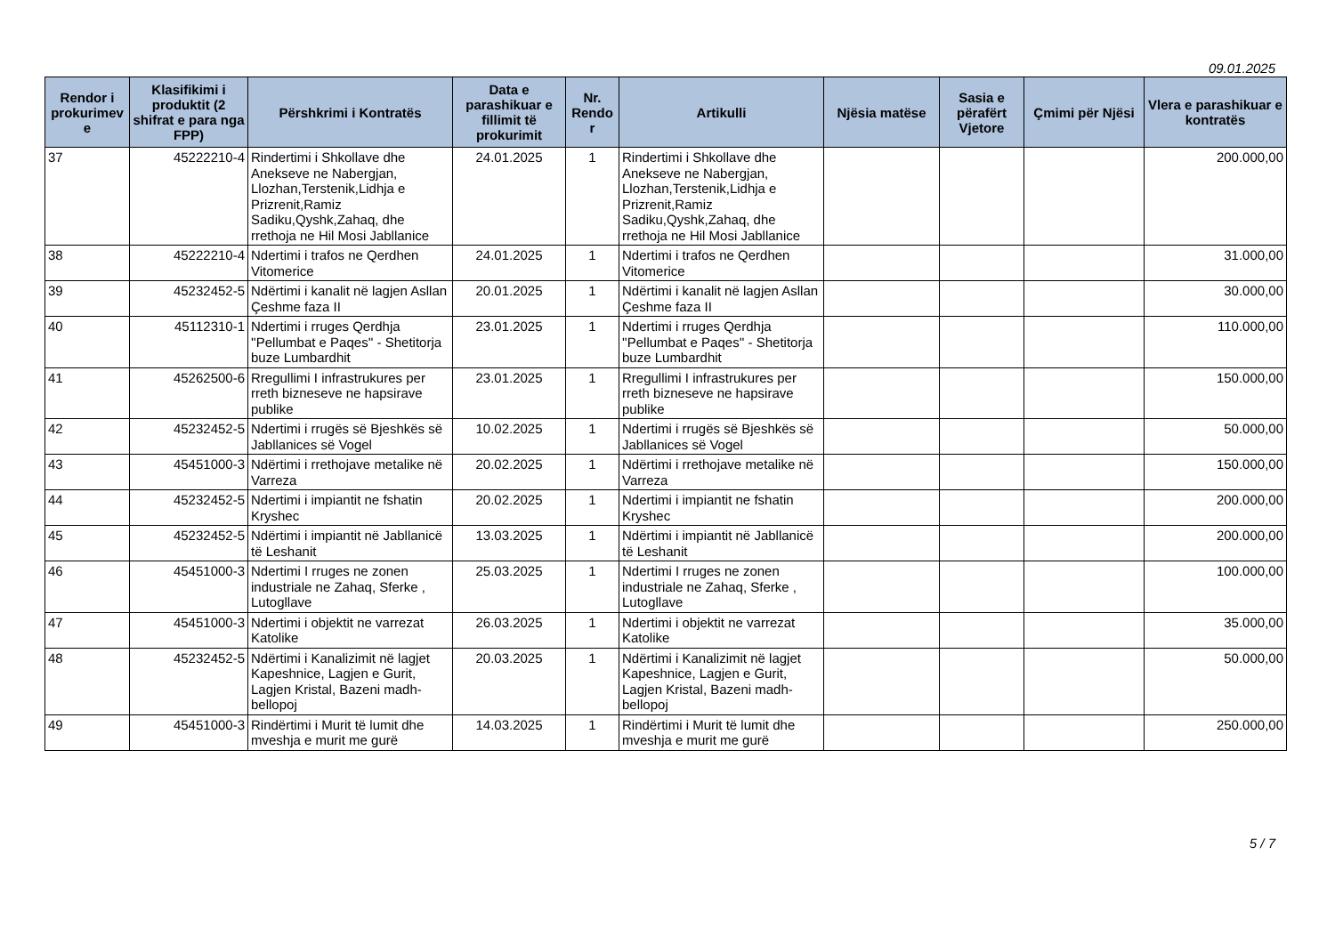09.01.2025
| Rendor i prokurimev e | Klasifikimi i produktit (2 shifrat e para nga FPP) | Përshkrimi i Kontratës | Data e parashikuar e fillimit të prokurimit | Nr. Rendo r | Artikulli | Njësia matëse | Sasia e përafërt Vjetore | Çmimi për Njësi | Vlera e parashikuar e kontratës |
| --- | --- | --- | --- | --- | --- | --- | --- | --- | --- |
| 37 | 45222210-4 | Rindertimi i Shkollave dhe Anekseve ne Nabergjan, Llozhan,Terstenik,Lidhja e Prizrenit,Ramiz Sadiku,Qyshk,Zahaq, dhe rrethoja ne Hil Mosi Jabllanice | 24.01.2025 | 1 | Rindertimi i Shkollave dhe Anekseve ne Nabergjan, Llozhan,Terstenik,Lidhja e Prizrenit,Ramiz Sadiku,Qyshk,Zahaq, dhe rrethoja ne Hil Mosi Jabllanice | | | | 200.000,00 |
| 38 | 45222210-4 | Ndertimi i trafos ne Qerdhen Vitomerice | 24.01.2025 | 1 | Ndertimi i trafos ne Qerdhen Vitomerice | | | | 31.000,00 |
| 39 | 45232452-5 | Ndërtimi i kanalit në lagjen Asllan Çeshme faza II | 20.01.2025 | 1 | Ndërtimi i kanalit në lagjen Asllan Çeshme faza II | | | | 30.000,00 |
| 40 | 45112310-1 | Ndertimi i rruges Qerdhja ''Pellumbat e Paqes'' - Shetitorja buze Lumbardhit | 23.01.2025 | 1 | Ndertimi i rruges Qerdhja ''Pellumbat e Paqes'' - Shetitorja buze Lumbardhit | | | | 110.000,00 |
| 41 | 45262500-6 | Rregullimi I infrastrukures per rreth bizneseve ne hapsirave publike | 23.01.2025 | 1 | Rregullimi I infrastrukures per rreth bizneseve ne hapsirave publike | | | | 150.000,00 |
| 42 | 45232452-5 | Ndertimi i rrugës së Bjeshkës së Jabllanices së Vogel | 10.02.2025 | 1 | Ndertimi i rrugës së Bjeshkës së Jabllanices së Vogel | | | | 50.000,00 |
| 43 | 45451000-3 | Ndërtimi i rrethojave metalike në Varreza | 20.02.2025 | 1 | Ndërtimi i rrethojave metalike në Varreza | | | | 150.000,00 |
| 44 | 45232452-5 | Ndertimi i impiantit ne fshatin Kryshec | 20.02.2025 | 1 | Ndertimi i impiantit ne fshatin Kryshec | | | | 200.000,00 |
| 45 | 45232452-5 | Ndërtimi i impiantit në Jabllanicë të Leshanit | 13.03.2025 | 1 | Ndërtimi i impiantit në Jabllanicë të Leshanit | | | | 200.000,00 |
| 46 | 45451000-3 | Ndertimi I rruges ne zonen industriale ne Zahaq, Sferke , Lutogllave | 25.03.2025 | 1 | Ndertimi I rruges ne zonen industriale ne Zahaq, Sferke , Lutogllave | | | | 100.000,00 |
| 47 | 45451000-3 | Ndertimi i objektit ne varrezat Katolike | 26.03.2025 | 1 | Ndertimi i objektit ne varrezat Katolike | | | | 35.000,00 |
| 48 | 45232452-5 | Ndërtimi i Kanalizimit në lagjet Kapeshnice, Lagjen e Gurit, Lagjen Kristal, Bazeni madh-bellopoj | 20.03.2025 | 1 | Ndërtimi i Kanalizimit në lagjet Kapeshnice, Lagjen e Gurit, Lagjen Kristal, Bazeni madh-bellopoj | | | | 50.000,00 |
| 49 | 45451000-3 | Rindërtimi i Murit të lumit dhe mveshja e murit me gurë | 14.03.2025 | 1 | Rindërtimi i Murit të lumit dhe mveshja e murit me gurë | | | | 250.000,00 |
5 / 7